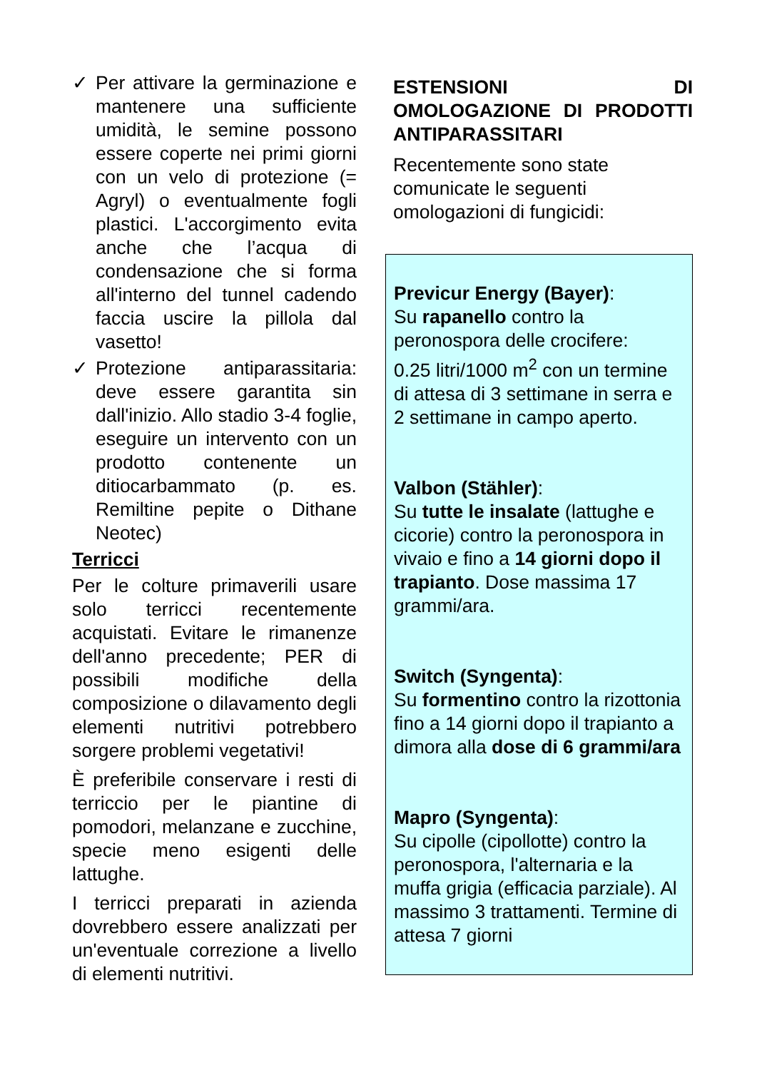✓ Per attivare la germinazione e mantenere una sufficiente umidità, le semine possono essere coperte nei primi giorni con un velo di protezione (= Agryl) o eventualmente fogli plastici. L'accorgimento evita anche che l’acqua di condensazione che si forma all'interno del tunnel cadendo faccia uscire la pillola dal vasetto!
✓ Protezione antiparassitaria: deve essere garantita sin dall'inizio. Allo stadio 3-4 foglie, eseguire un intervento con un prodotto contenente un ditiocarbammato (p. es. Remiltine pepite o Dithane Neotec)
Terricci
Per le colture primaverili usare solo terricci recentemente acquistati. Evitare le rimanenze dell'anno precedente; PER di possibili modifiche della composizione o dilavamento degli elementi nutritivi potrebbero sorgere problemi vegetativi!
È preferibile conservare i resti di terriccio per le piantine di pomodori, melanzane e zucchine, specie meno esigenti delle lattughe.
I terricci preparati in azienda dovrebbero essere analizzati per un'eventuale correzione a livello di elementi nutritivi.
ESTENSIONI DI OMOLOGAZIONE DI PRODOTTI ANTIPARASSITARI
Recentemente sono state comunicate le seguenti omologazioni di fungicidi:
Previcur Energy (Bayer):
Su rapanello contro la peronospora delle crocifere:
0.25 litri/1000 m<sup>2</sup> con un termine di attesa di 3 settimane in serra e 2 settimane in campo aperto.
Valbon (Stähler):
Su tutte le insalate (lattughe e cicorie) contro la peronospora in vivaio e fino a 14 giorni dopo il trapianto. Dose massima 17 grammi/ara.
Switch (Syngenta):
Su formentino contro la rizottonia fino a 14 giorni dopo il trapianto a dimora alla dose di 6 grammi/ara
Mapro (Syngenta):
Su cipolle (cipollotte) contro la peronospora, l'alternaria e la muffa grigia (efficacia parziale). Al massimo 3 trattamenti. Termine di attesa 7 giorni